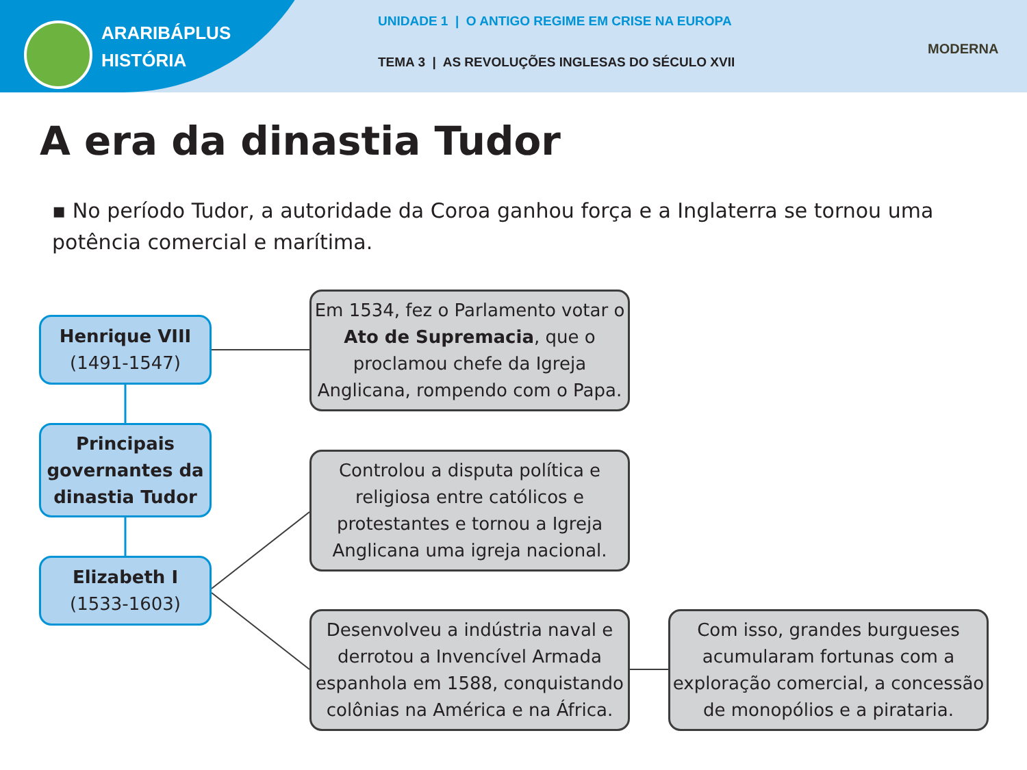ARARIBÁPLUS
HISTÓRIA
UNIDADE 1 | O ANTIGO REGIME EM CRISE NA EUROPA
TEMA 3 | AS REVOLUÇÕES INGLESAS DO SÉCULO XVII
MODERNA
A era da dinastia Tudor
▪ No período Tudor, a autoridade da Coroa ganhou força e a Inglaterra se tornou uma potência comercial e marítima.
Henrique VIII
(1491-1547)
Principais governantes da dinastia Tudor
Elizabeth I
(1533-1603)
Em 1534, fez o Parlamento votar o Ato de Supremacia, que o proclamou chefe da Igreja Anglicana, rompendo com o Papa.
Controlou a disputa política e religiosa entre católicos e protestantes e tornou a Igreja Anglicana uma igreja nacional.
Desenvolveu a indústria naval e derrotou a Invencível Armada espanhola em 1588, conquistando colônias na América e na África.
Com isso, grandes burgueses acumularam fortunas com a exploração comercial, a concessão de monopólios e a pirataria.